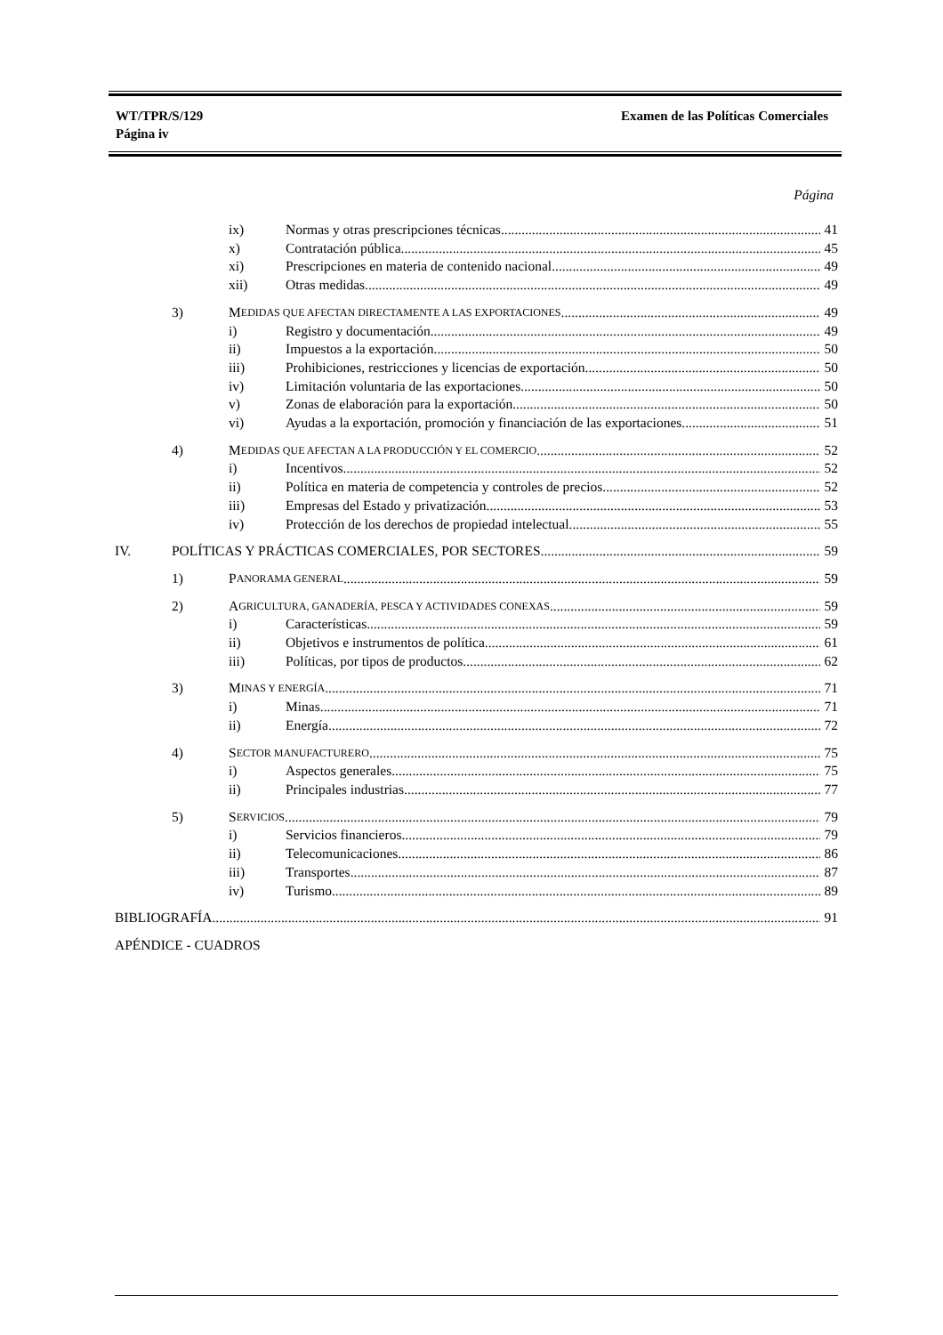WT/TPR/S/129
Página iv
Examen de las Políticas Comerciales
Página
ix) Normas y otras prescripciones técnicas 41
x) Contratación pública 45
xi) Prescripciones en materia de contenido nacional 49
xii) Otras medidas 49
3) M EDIDAS QUE AFECTAN DIRECTAMENTE A LAS EXPORTACIONES 49
i) Registro y documentación 49
ii) Impuestos a la exportación 50
iii) Prohibiciones, restricciones y licencias de exportación 50
iv) Limitación voluntaria de las exportaciones 50
v) Zonas de elaboración para la exportación 50
vi) Ayudas a la exportación, promoción y financiación de las exportaciones 51
4) M EDIDAS QUE AFECTAN A LA PRODUCCIÓN Y EL COMERCIO 52
i) Incentivos 52
ii) Política en materia de competencia y controles de precios 52
iii) Empresas del Estado y privatización 53
iv) Protección de los derechos de propiedad intelectual 55
IV. POLÍTICAS Y PRÁCTICAS COMERCIALES, POR SECTORES 59
1) P ANORAMA GENERAL 59
2) A GRICULTURA, GANADERÍA, PESCA Y ACTIVIDADES CONEXAS 59
i) Características 59
ii) Objetivos e instrumentos de política 61
iii) Políticas, por tipos de productos 62
3) M INAS Y ENERGÍA 71
i) Minas 71
ii) Energía 72
4) S ECTOR MANUFACTURERO 75
i) Aspectos generales 75
ii) Principales industrias 77
5) S ERVICIOS 79
i) Servicios financieros 79
ii) Telecomunicaciones 86
iii) Transportes 87
iv) Turismo 89
BIBLIOGRAFÍA 91
APÉNDICE - CUADROS